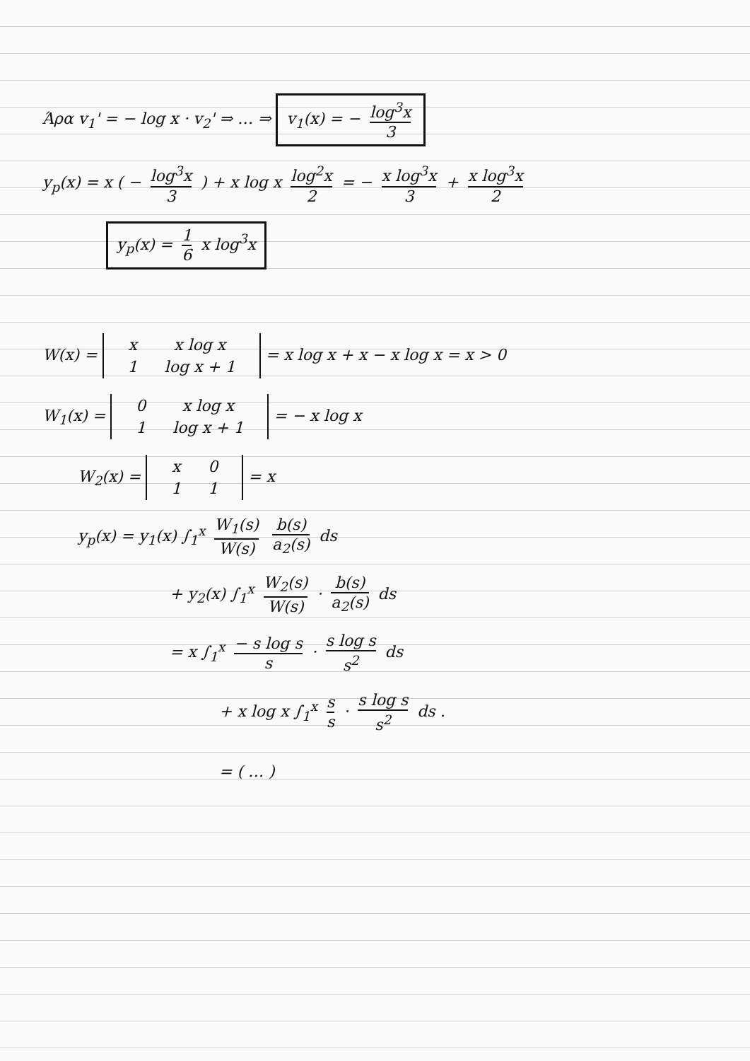Άρα v<sub>1</sub>' = − log x · v<sub>2</sub>' ⇒ … ⇒ v<sub>1</sub>(x) = − log<sup>3</sup>x 3
y<sub>p</sub>(x) = x ( − log<sup>3</sup>x 3 ) + x log x log<sup>2</sup>x 2 = − x log<sup>3</sup>x 3 + x log<sup>3</sup>x 2
y<sub>p</sub>(x) = 1 6 x log<sup>3</sup>x
W(x) =
| x | x log x |
| 1 | log x + 1 |
= x log x + x − x log x = x > 0
W<sub>1</sub>(x) =
| 0 | x log x |
| 1 | log x + 1 |
= − x log x
W<sub>2</sub>(x) =
| x | 0 |
| 1 | 1 |
= x
y<sub>p</sub>(x) = y<sub>1</sub>(x) ∫<sub>1</sub><sup>x</sup> W<sub>1</sub>(s) W(s) b(s) a<sub>2</sub>(s) ds
+ y<sub>2</sub>(x) ∫<sub>1</sub><sup>x</sup> W<sub>2</sub>(s) W(s) · b(s) a<sub>2</sub>(s) ds
= x ∫<sub>1</sub><sup>x</sup> − s log s s · s log s s<sup>2</sup> ds
+ x log x ∫<sub>1</sub><sup>x</sup> s s · s log s s<sup>2</sup> ds .
= ( … )